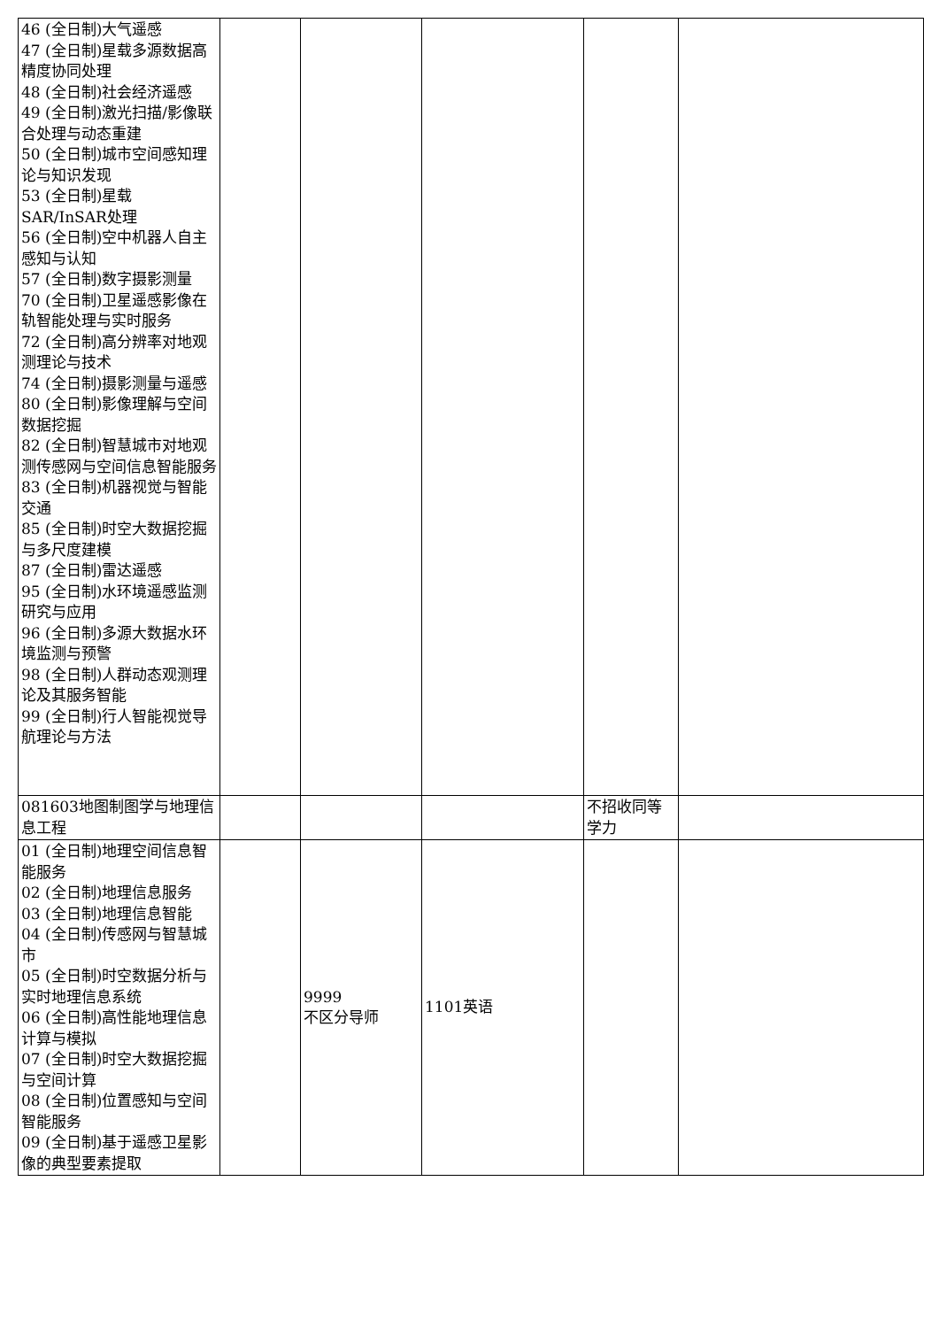| 46 (全日制)大气遥感 47 (全日制)星载多源数据高精度协同处理 48 (全日制)社会经济遥感 49 (全日制)激光扫描/影像联合处理与动态重建 50 (全日制)城市空间感知理论与知识发现 53 (全日制)星载SAR/InSAR处理 56 (全日制)空中机器人自主感知与认知 57 (全日制)数字摄影测量 70 (全日制)卫星遥感影像在轨智能处理与实时服务 72 (全日制)高分辨率对地观测理论与技术 74 (全日制)摄影测量与遥感 80 (全日制)影像理解与空间数据挖掘 82 (全日制)智慧城市对地观测传感网与空间信息智能服务 83 (全日制)机器视觉与智能交通 85 (全日制)时空大数据挖掘与多尺度建模 87 (全日制)雷达遥感 95 (全日制)水环境遥感监测研究与应用 96 (全日制)多源大数据水环境监测与预警 98 (全日制)人群动态观测理论及其服务智能 99 (全日制)行人智能视觉导航理论与方法 | | | | | |
| 081603地图制图学与地理信息工程 | | | | 不招收同等学力 | |
| 01 (全日制)地理空间信息智能服务 02 (全日制)地理信息服务 03 (全日制)地理信息智能 04 (全日制)传感网与智慧城市 05 (全日制)时空数据分析与实时地理信息系统 06 (全日制)高性能地理信息计算与模拟 07 (全日制)时空大数据挖掘与空间计算 08 (全日制)位置感知与空间智能服务 09 (全日制)基于遥感卫星影像的典型要素提取 | | 9999 不区分导师 | 1101英语 | | |